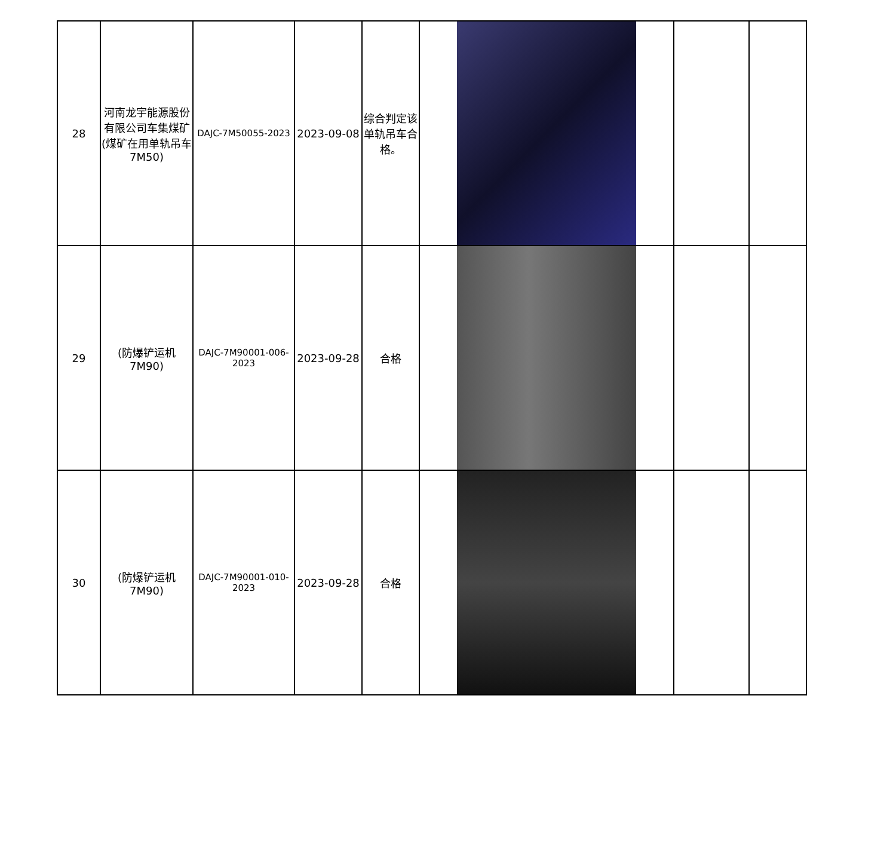| 28 | 河南龙宇能源股份有限公司车集煤矿(煤矿在用单轨吊车7M50) | DAJC-7M50055-2023 | 2023-09-08 | 综合判定该单轨吊车合格。 | | | |
| 29 | (防爆铲运机7M90) | DAJC-7M90001-006-2023 | 2023-09-28 | 合格 | | | |
| 30 | (防爆铲运机7M90) | DAJC-7M90001-010-2023 | 2023-09-28 | 合格 | | | |